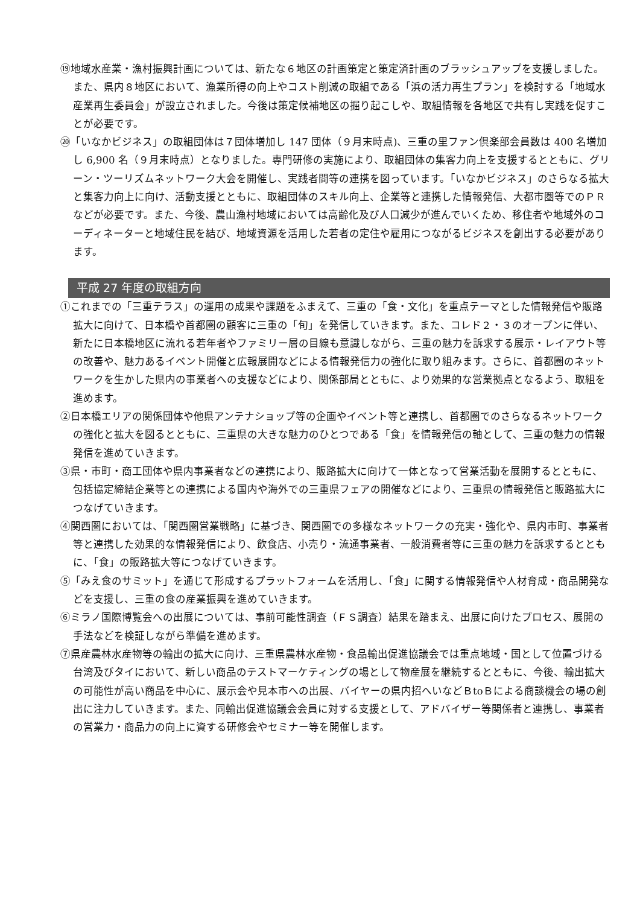⑲地域水産業・漁村振興計画については、新たな６地区の計画策定と策定済計画のブラッシュアップを支援しました。また、県内８地区において、漁業所得の向上やコスト削減の取組である「浜の活力再生プラン」を検討する「地域水産業再生委員会」が設立されました。今後は策定候補地区の掘り起こしや、取組情報を各地区で共有し実践を促すことが必要です。
⑳「いなかビジネス」の取組団体は７団体増加し 147 団体（９月末時点)、三重の里ファン倶楽部会員数は 400 名増加し 6,900 名（９月末時点）となりました。専門研修の実施により、取組団体の集客力向上を支援するとともに、グリーン・ツーリズムネットワーク大会を開催し、実践者間等の連携を図っています。「いなかビジネス」のさらなる拡大と集客力向上に向け、活動支援とともに、取組団体のスキル向上、企業等と連携した情報発信、大都市圏等でのＰＲなどが必要です。また、今後、農山漁村地域においては高齢化及び人口減少が進んでいくため、移住者や地域外のコーディネーターと地域住民を結び、地域資源を活用した若者の定住や雇用につながるビジネスを創出する必要があります。
平成 27 年度の取組方向
①これまでの「三重テラス」の運用の成果や課題をふまえて、三重の「食・文化」を重点テーマとした情報発信や販路拡大に向けて、日本橋や首都圏の顧客に三重の「旬」を発信していきます。また、コレド２・３のオープンに伴い、新たに日本橋地区に流れる若年者やファミリー層の目線も意識しながら、三重の魅力を訴求する展示・レイアウト等の改善や、魅力あるイベント開催と広報展開などによる情報発信力の強化に取り組みます。さらに、首都圏のネットワークを生かした県内の事業者への支援などにより、関係部局とともに、より効果的な営業拠点となるよう、取組を進めます。
②日本橋エリアの関係団体や他県アンテナショップ等の企画やイベント等と連携し、首都圏でのさらなるネットワークの強化と拡大を図るとともに、三重県の大きな魅力のひとつである「食」を情報発信の軸として、三重の魅力の情報発信を進めていきます。
③県・市町・商工団体や県内事業者などの連携により、販路拡大に向けて一体となって営業活動を展開するとともに、包括協定締結企業等との連携による国内や海外での三重県フェアの開催などにより、三重県の情報発信と販路拡大につなげていきます。
④関西圏においては、「関西圏営業戦略」に基づき、関西圏での多様なネットワークの充実・強化や、県内市町、事業者等と連携した効果的な情報発信により、飲食店、小売り・流通事業者、一般消費者等に三重の魅力を訴求するとともに、「食」の販路拡大等につなげていきます。
⑤「みえ食のサミット」を通じて形成するプラットフォームを活用し、「食」に関する情報発信や人材育成・商品開発などを支援し、三重の食の産業振興を進めていきます。
⑥ミラノ国際博覧会への出展については、事前可能性調査（ＦＳ調査）結果を踏まえ、出展に向けたプロセス、展開の手法などを検証しながら準備を進めます。
⑦県産農林水産物等の輸出の拡大に向け、三重県農林水産物・食品輸出促進協議会では重点地域・国として位置づける台湾及びタイにおいて、新しい商品のテストマーケティングの場として物産展を継続するとともに、今後、輸出拡大の可能性が高い商品を中心に、展示会や見本市への出展、バイヤーの県内招へいなどＢtoＢによる商談機会の場の創出に注力していきます。また、同輸出促進協議会会員に対する支援として、アドバイザー等関係者と連携し、事業者の営業力・商品力の向上に資する研修会やセミナー等を開催します。